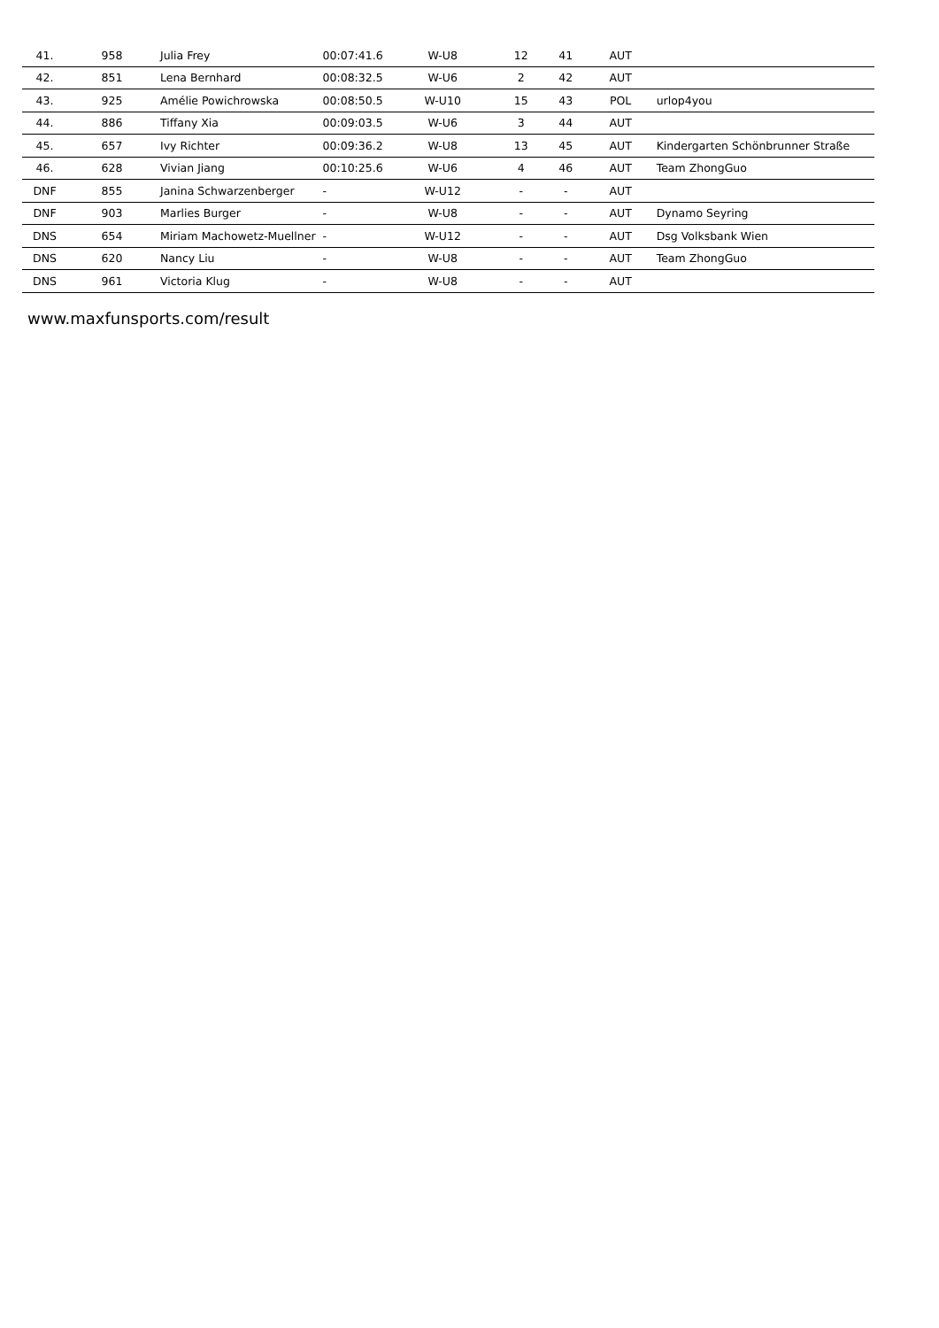| 41. | 958 | Julia Frey | 00:07:41.6 | W-U8 | 12 | 41 | AUT | |
| 42. | 851 | Lena Bernhard | 00:08:32.5 | W-U6 | 2 | 42 | AUT | |
| 43. | 925 | Amélie Powichrowska | 00:08:50.5 | W-U10 | 15 | 43 | POL | urlop4you |
| 44. | 886 | Tiffany Xia | 00:09:03.5 | W-U6 | 3 | 44 | AUT | |
| 45. | 657 | Ivy Richter | 00:09:36.2 | W-U8 | 13 | 45 | AUT | Kindergarten Schönbrunner Straße |
| 46. | 628 | Vivian Jiang | 00:10:25.6 | W-U6 | 4 | 46 | AUT | Team ZhongGuo |
| DNF | 855 | Janina Schwarzenberger | - | W-U12 | - | - | AUT | |
| DNF | 903 | Marlies Burger | - | W-U8 | - | - | AUT | Dynamo Seyring |
| DNS | 654 | Miriam Machowetz-Muellner | - | W-U12 | - | - | AUT | Dsg Volksbank Wien |
| DNS | 620 | Nancy Liu | - | W-U8 | - | - | AUT | Team ZhongGuo |
| DNS | 961 | Victoria Klug | - | W-U8 | - | - | AUT | |
www.maxfunsports.com/result